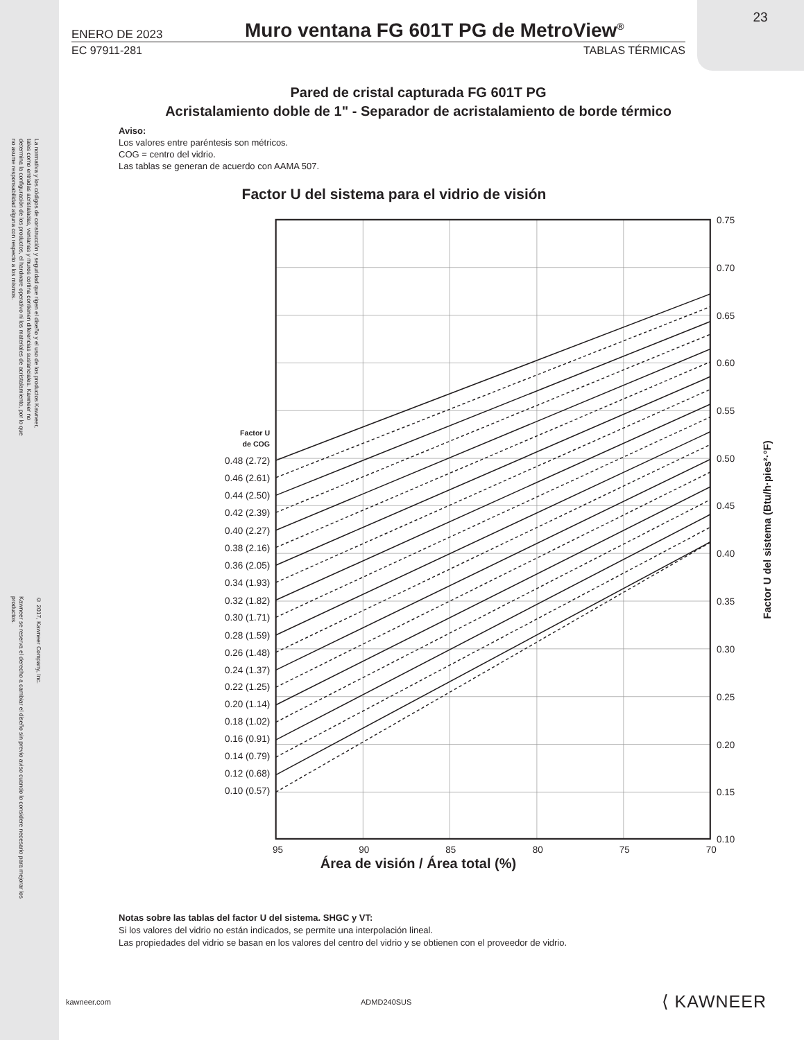23
La normativa y los códigos de construcción y seguridad que rigen el diseño y el uso de los productos Kawneer, tales como entradas acristaladas, ventanas y muros cortina contienen diferencias sustanciales. Kawneer no determina la configuración de los productos, el hardware operativo ni los materiales de acristalamiento, por lo que no asume responsabilidad alguna con respecto a los mismos.
Kawneer se reserva el derecho a cambiar el diseño sin previo aviso cuando lo considere necesario para mejorar los productos.
© 2017, Kawneer Company, Inc.
ENERO DE 2023 Muro ventana FG 601T PG de MetroView<sup>®</sup>
EC 97911-281 TABLAS TÉRMICAS
Pared de cristal capturada FG 601T PG
Acristalamiento doble de 1" - Separador de acristalamiento de borde térmico
Aviso:
Los valores entre paréntesis son métricos.
COG = centro del vidrio.
Las tablas se generan de acuerdo con AAMA 507.
Factor U del sistema para el vidrio de visión
0.75
0.70
0.65
0.60
0.55
0.50
0.45
0.40
0.35
0.30
0.25
0.20
0.15
0.10
Factor U
de COG
0.48 (2.72)
0.46 (2.61)
0.44 (2.50)
0.42 (2.39)
0.40 (2.27)
0.38 (2.16)
0.36 (2.05)
0.34 (1.93)
0.32 (1.82)
0.30 (1.71)
0.28 (1.59)
0.26 (1.48)
0.24 (1.37)
0.22 (1.25)
0.20 (1.14)
0.18 (1.02)
0.16 (0.91)
0.14 (0.79)
0.12 (0.68)
0.10 (0.57)
95
90
85
80
75
70
Factor U del sistema (Btu/h·pies²·°F)
Área de visión / Área total (%)
Notas sobre las tablas del factor U del sistema. SHGC y VT:
Si los valores del vidrio no están indicados, se permite una interpolación lineal.
Las propiedades del vidrio se basan en los valores del centro del vidrio y se obtienen con el proveedor de vidrio.
kawneer.com ADMD240SUS ⟨ KAWNEER